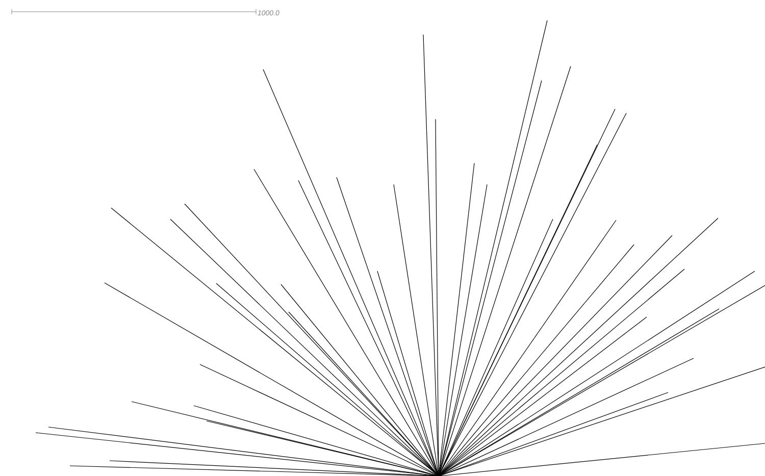1000.0
98051 N26670 N64683 67918 N81895 118204 N3997 N66026 117815 58329 161418 217 168429 159177 155093 66685 N65334 N4557 89943 159771 110024 24437 N11886 104367 N28792 111050 166853 96178 116507 N22292 145003 N32563 4910 42009 N36781 78951 M5083 N31987 21367 81816 79260 13929 87276 75032 164063 N53624 104545 122515 157922 89621 120345 33563 111654 E7906 163650 55749 72623 98822 61732 79613 53928 N11517 119248 167154 78898 N2386 62516 146007 56091 17216 148808 93776 N17105 13484 23551 64375 94105 125332 70559 N38663 N58717 E4330 164490 36172 5960 N10205 N40969 N44423 N38417 86201 116520 86801 N6760 101140 116356 120228 123381 178916 N65095 N3913 1496 70079 N60723 144839 N552